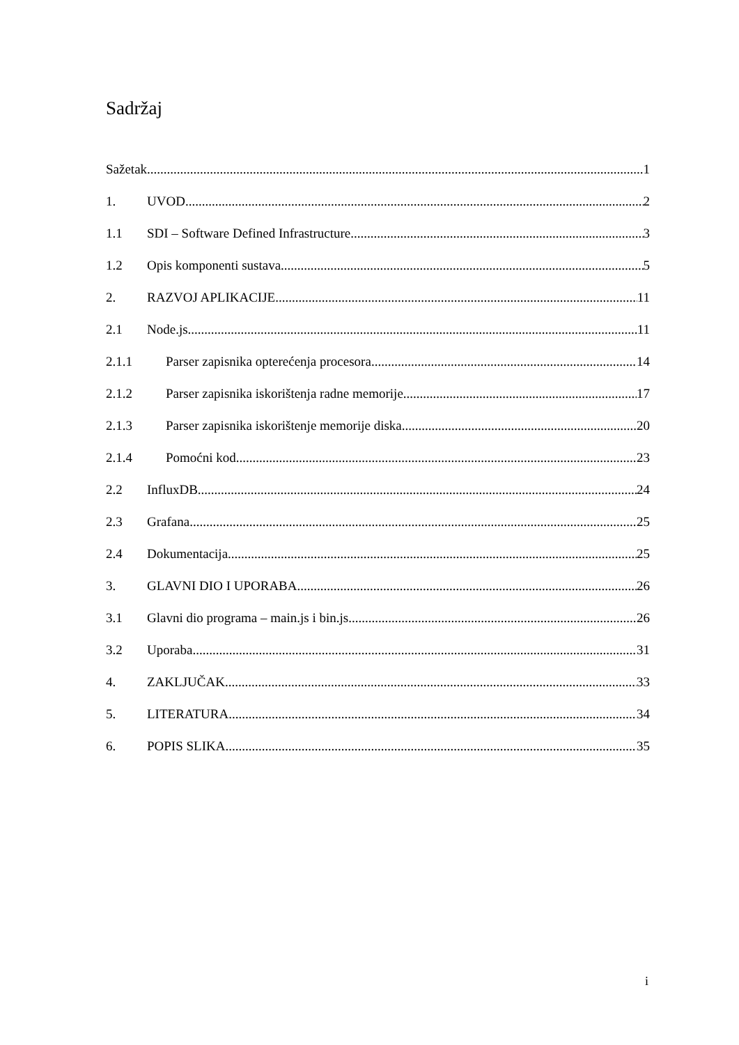Sadržaj
Sažetak 1
1. UVOD 2
1.1 SDI – Software Defined Infrastructure 3
1.2 Opis komponenti sustava 5
2. RAZVOJ APLIKACIJE 11
2.1 Node.js 11
2.1.1 Parser zapisnika opterećenja procesora 14
2.1.2 Parser zapisnika iskorištenja radne memorije 17
2.1.3 Parser zapisnika iskorištenje memorije diska 20
2.1.4 Pomoćni kod 23
2.2 InfluxDB 24
2.3 Grafana 25
2.4 Dokumentacija 25
3. GLAVNI DIO I UPORABA 26
3.1 Glavni dio programa – main.js i bin.js 26
3.2 Uporaba 31
4. ZAKLJUČAK 33
5. LITERATURA 34
6. POPIS SLIKA 35
i